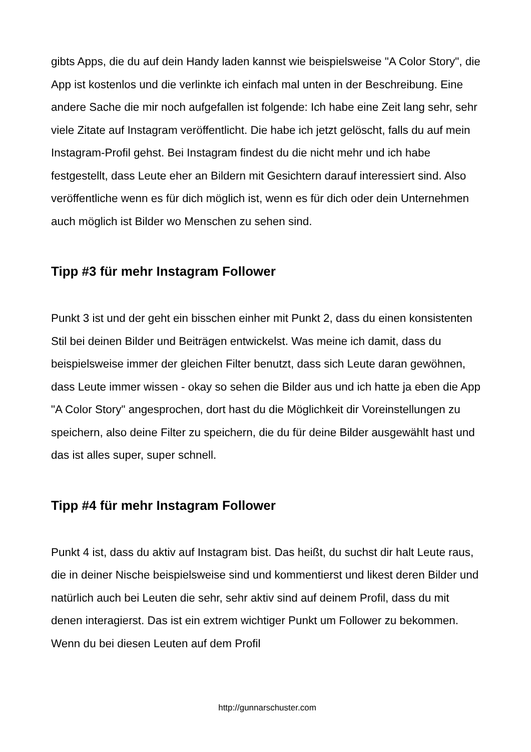gibts Apps, die du auf dein Handy laden kannst wie beispielsweise "A Color Story", die App ist kostenlos und die verlinkte ich einfach mal unten in der Beschreibung. Eine andere Sache die mir noch aufgefallen ist folgende: Ich habe eine Zeit lang sehr, sehr viele Zitate auf Instagram veröffentlicht. Die habe ich jetzt gelöscht, falls du auf mein Instagram-Profil gehst. Bei Instagram findest du die nicht mehr und ich habe festgestellt, dass Leute eher an Bildern mit Gesichtern darauf interessiert sind. Also veröffentliche wenn es für dich möglich ist, wenn es für dich oder dein Unternehmen auch möglich ist Bilder wo Menschen zu sehen sind.
Tipp #3 für mehr Instagram Follower
Punkt 3 ist und der geht ein bisschen einher mit Punkt 2, dass du einen konsistenten Stil bei deinen Bilder und Beiträgen entwickelst. Was meine ich damit, dass du beispielsweise immer der gleichen Filter benutzt, dass sich Leute daran gewöhnen, dass Leute immer wissen - okay so sehen die Bilder aus und ich hatte ja eben die App "A Color Story" angesprochen, dort hast du die Möglichkeit dir Voreinstellungen zu speichern, also deine Filter zu speichern, die du für deine Bilder ausgewählt hast und das ist alles super, super schnell.
Tipp #4 für mehr Instagram Follower
Punkt 4 ist, dass du aktiv auf Instagram bist. Das heißt, du suchst dir halt Leute raus, die in deiner Nische beispielsweise sind und kommentierst und likest deren Bilder und natürlich auch bei Leuten die sehr, sehr aktiv sind auf deinem Profil, dass du mit denen interagierst. Das ist ein extrem wichtiger Punkt um Follower zu bekommen. Wenn du bei diesen Leuten auf dem Profil
http://gunnarschuster.com